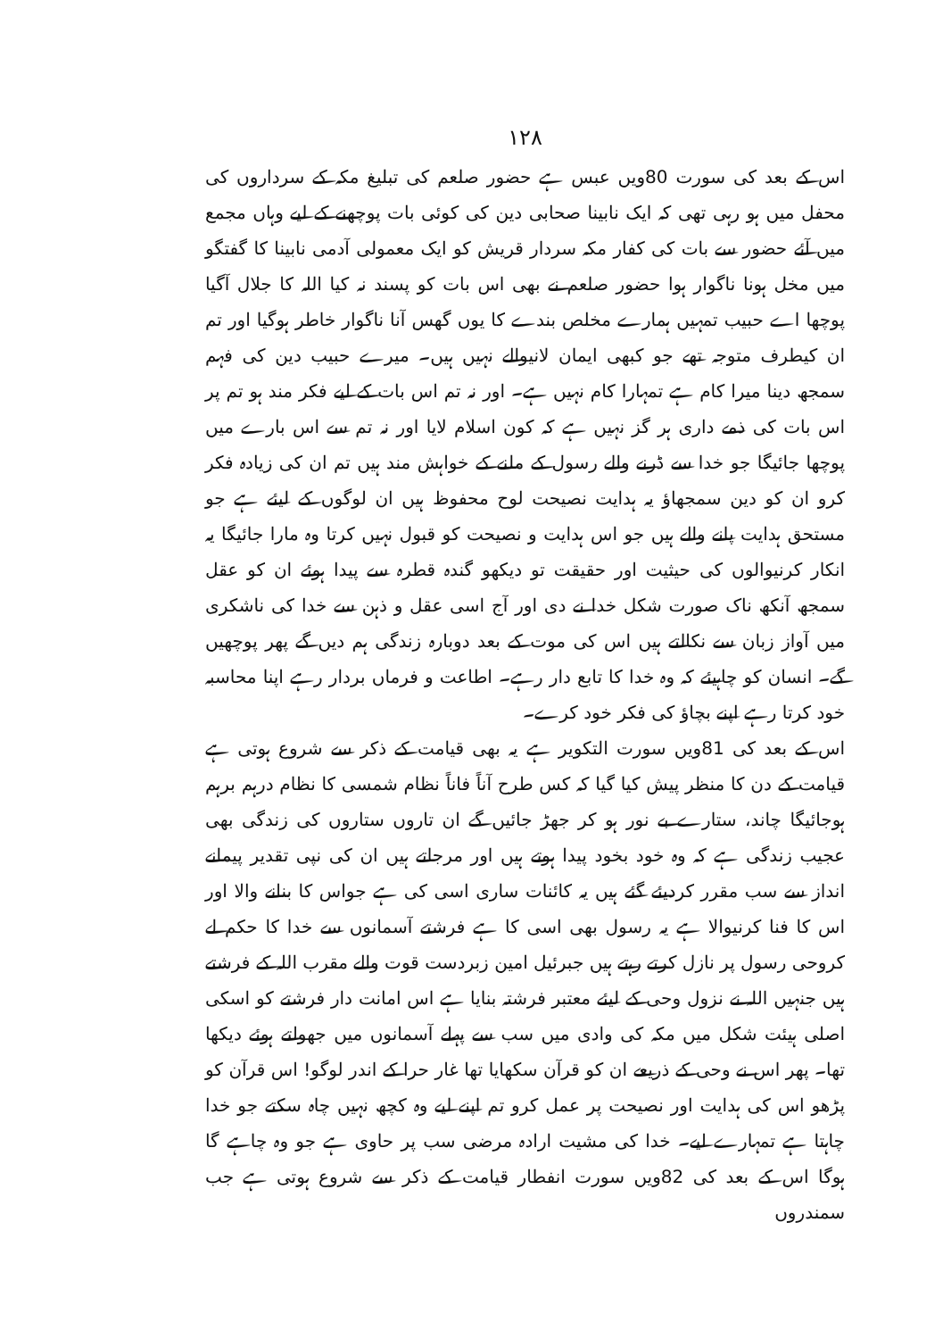۱۲۸
اس کے بعد کی سورت 80ویں عبس ہے حضور صلعم کی تبلیغ مکہ کے سرداروں کی محفل میں ہو رہی تھی کہ ایک نابینا صحابی دین کی کوئی بات پوچھنے کے لیے وہاں مجمع میں آئے حضور سے بات کی کفار مکہ سردار قریش کو ایک معمولی آدمی نابینا کا گفتگو میں مخل ہونا ناگوار ہوا حضور صلعم نے بھی اس بات کو پسند نہ کیا اللہ کا جلال آگیا پوچھا اے حبیب تمہیں ہمارے مخلص بندے کا یوں گھس آنا ناگوار خاطر ہوگیا اور تم ان کیطرف متوجہ تھے جو کبھی ایمان لانیوالے نہیں ہیں۔ میرے حبیب دین کی فہم سمجھ دینا میرا کام ہے تمہارا کام نہیں ہے۔ اور نہ تم اس بات کے لیے فکر مند ہو تم پر اس بات کی ذمے داری ہر گز نہیں ہے کہ کون اسلام لایا اور نہ تم سے اس بارے میں پوچھا جائیگا جو خدا سے ڈرنے والے رسول کے ملنے کے خواہش مند ہیں تم ان کی زیادہ فکر کرو ان کو دین سمجھاؤ یہ ہدایت نصیحت لوح محفوظ ہیں ان لوگوں کے لیئے ہے جو مستحق ہدایت پانے والے ہیں جو اس ہدایت و نصیحت کو قبول نہیں کرتا وہ مارا جائیگا یہ انکار کرنیوالوں کی حیثیت اور حقیقت تو دیکھو گندہ قطرہ سے پیدا ہوئے ان کو عقل سمجھ آنکھ ناک صورت شکل خدا نے دی اور آج اسی عقل و ذہن سے خدا کی ناشکری میں آواز زبان سے نکالتے ہیں اس کی موت کے بعد دوبارہ زندگی ہم دیں گے پھر پوچھیں گے۔ انسان کو چاہیئے کہ وہ خدا کا تابع دار رہے۔ اطاعت و فرماں بردار رہے اپنا محاسبہ خود کرتا رہے اپنے بچاؤ کی فکر خود کرے۔
اس کے بعد کی 81ویں سورت التکویر ہے یہ بھی قیامت کے ذکر سے شروع ہوتی ہے قیامت کے دن کا منظر پیش کیا گیا کہ کس طرح آناً فاناً نظام شمسی کا نظام درہم برہم ہوجائیگا چاند، ستارے بے نور ہو کر جھڑ جائیں گے ان تاروں ستاروں کی زندگی بھی عجیب زندگی ہے کہ وہ خود بخود پیدا ہوتے ہیں اور مرجاتے ہیں ان کی نپی تقدیر پیمانے انداز سے سب مقرر کردیئے گئے ہیں یہ کائنات ساری اسی کی ہے جواس کا بنانے والا اور اس کا فنا کرنیوالا ہے یہ رسول بھی اسی کا ہے فرشتے آسمانوں سے خدا کا حکم لے کروحی رسول پر نازل کرتے رہتے ہیں جبرئیل امین زبردست قوت والے مقرب اللہ کے فرشتے ہیں جنہیں اللہ نے نزول وحی کے لیئے معتبر فرشتہ بنایا ہے اس امانت دار فرشتے کو اسکی اصلی ہیئت شکل میں مکہ کی وادی میں سب سے پہلے آسمانوں میں جھولتے ہوئے دیکھا تھا۔ پھر اس نے وحی کے ذریعے ان کو قرآن سکھایا تھا غار حرا کے اندر لوگو! اس قرآن کو پڑھو اس کی ہدایت اور نصیحت پر عمل کرو تم اپنے لیے وہ کچھ نہیں چاہ سکتے جو خدا چاہتا ہے تمہارے لیے۔ خدا کی مشیت ارادہ مرضی سب پر حاوی ہے جو وہ چاہے گا ہوگا اس کے بعد کی 82ویں سورت انفطار قیامت کے ذکر سے شروع ہوتی ہے جب سمندروں